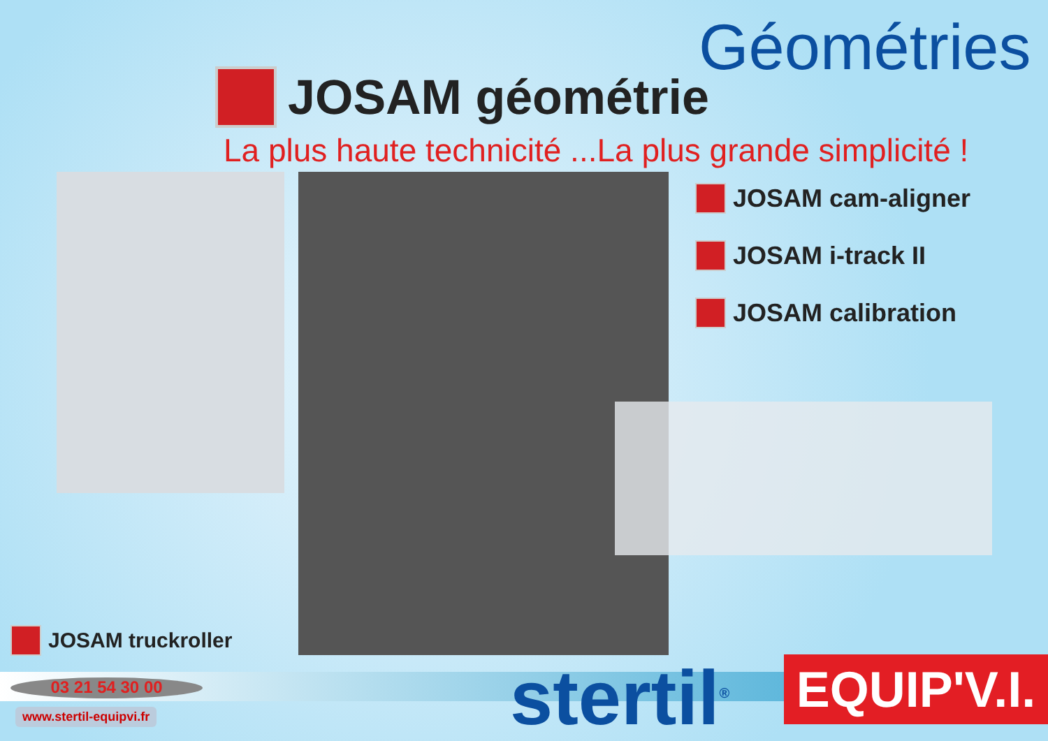Géométries
JOSAM géométrie
La plus haute technicité ...La plus grande simplicité !
JOSAM cam-aligner
JOSAM i-track II
JOSAM calibration
JOSAM truckroller
03 21 54 30 00
www.stertil-equipvi.fr stertil<sup>®</sup>
EQUIP'V.I.